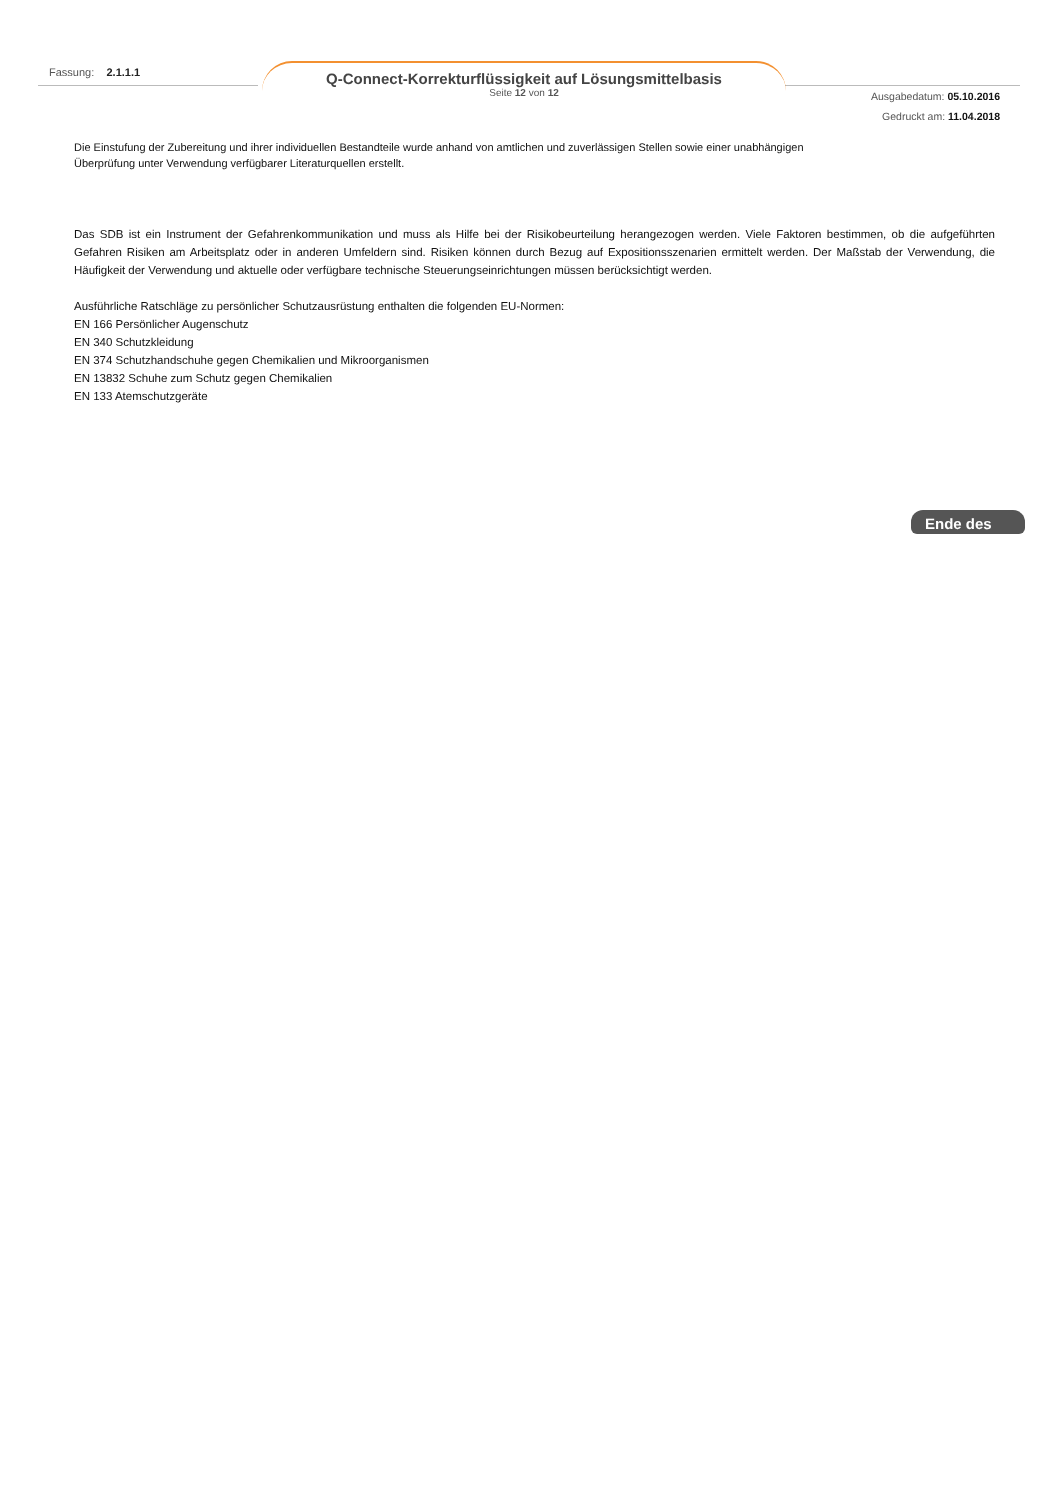Fassung: 2.1.1.1
Q-Connect-Korrekturflüssigkeit auf Lösungsmittelbasis
Seite 12 von 12
Ausgabedatum: 05.10.2016
Gedruckt am: 11.04.2018
Die Einstufung der Zubereitung und ihrer individuellen Bestandteile wurde anhand von amtlichen und zuverlässigen Stellen sowie einer unabhängigen
Überprüfung unter Verwendung verfügbarer Literaturquellen erstellt.
Das SDB ist ein Instrument der Gefahrenkommunikation und muss als Hilfe bei der Risikobeurteilung herangezogen werden. Viele Faktoren bestimmen, ob die aufgeführten Gefahren Risiken am Arbeitsplatz oder in anderen Umfeldern sind. Risiken können durch Bezug auf Expositionsszenarien ermittelt werden. Der Maßstab der Verwendung, die Häufigkeit der Verwendung und aktuelle oder verfügbare technische Steuerungseinrichtungen müssen berücksichtigt werden.
Ausführliche Ratschläge zu persönlicher Schutzausrüstung enthalten die folgenden EU-Normen:
EN 166 Persönlicher Augenschutz
EN 340 Schutzkleidung
EN 374 Schutzhandschuhe gegen Chemikalien und Mikroorganismen
EN 13832 Schuhe zum Schutz gegen Chemikalien
EN 133 Atemschutzgeräte
Ende des